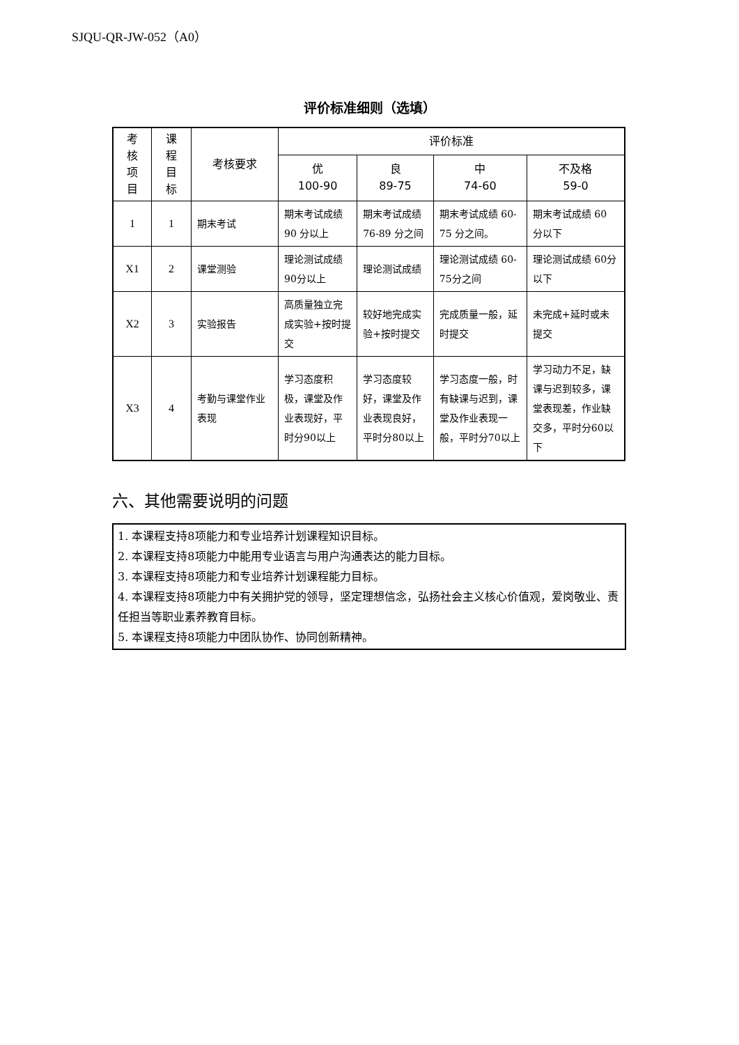SJQU-QR-JW-052（A0）
评价标准细则（选填）
| 考 核 项 目 | 课 程 目 标 | 考核要求 | 评价标准 | | | |
| --- | --- | --- | --- | --- | --- | --- |
| | | | 优 100-90 | 良 89-75 | 中 74-60 | 不及格 59-0 |
| 1 | 1 | 期末考试 | 期末考试成绩 90 分以上 | 期末考试成绩 76-89 分之间 | 期末考试成绩 60-75 分之间。 | 期末考试成绩 60 分以下 |
| X1 | 2 | 课堂测验 | 理论测试成绩 90分以上 | 理论测试成绩 | 理论测试成绩 60-75分之间 | 理论测试成绩 60分以下 |
| X2 | 3 | 实验报告 | 高质量独立完成实验+按时提交 | 较好地完成实验+按时提交 | 完成质量一般，延时提交 | 未完成+延时或未提交 |
| X3 | 4 | 考勤与课堂作业表现 | 学习态度积极，课堂及作业表现好，平时分90以上 | 学习态度较好，课堂及作业表现良好，平时分80以上 | 学习态度一般，时有缺课与迟到，课堂及作业表现一般，平时分70以上 | 学习动力不足，缺课与迟到较多，课堂表现差，作业缺交多，平时分60以下 |
六、其他需要说明的问题
1. 本课程支持8项能力和专业培养计划课程知识目标。
2. 本课程支持8项能力中能用专业语言与用户沟通表达的能力目标。
3. 本课程支持8项能力和专业培养计划课程能力目标。
4. 本课程支持8项能力中有关拥护党的领导，坚定理想信念，弘扬社会主义核心价值观，爱岗敬业、责任担当等职业素养教育目标。
5. 本课程支持8项能力中团队协作、协同创新精神。